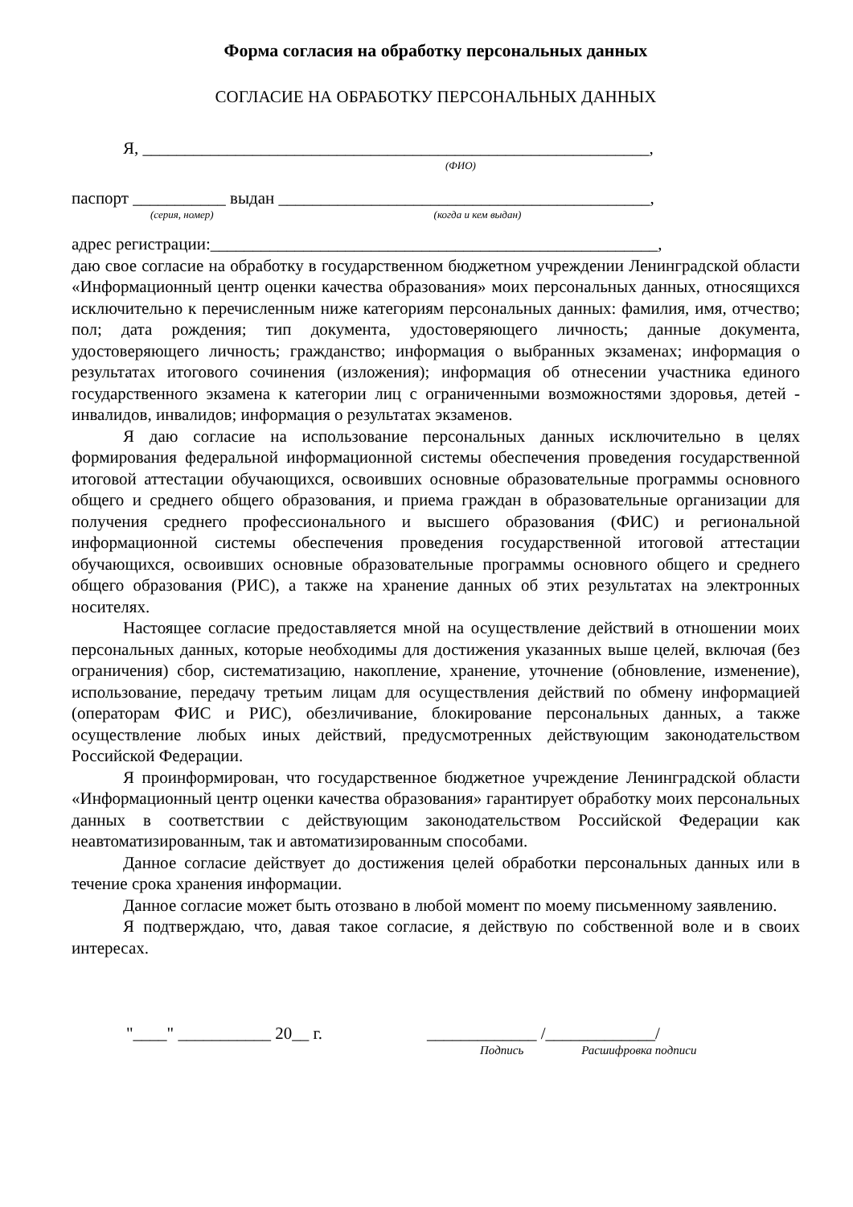Форма согласия на обработку персональных данных
СОГЛАСИЕ НА ОБРАБОТКУ ПЕРСОНАЛЬНЫХ ДАННЫХ
Я, ____________________________________________________________,
(ФИО)
паспорт ___________ выдан ____________________________________________,
(серия, номер) (когда и кем выдан)
адрес регистрации:_____________________________________________________,
даю свое согласие на обработку в государственном бюджетном учреждении Ленинградской области «Информационный центр оценки качества образования» моих персональных данных, относящихся исключительно к перечисленным ниже категориям персональных данных: фамилия, имя, отчество; пол; дата рождения; тип документа, удостоверяющего личность; данные документа, удостоверяющего личность; гражданство; информация о выбранных экзаменах; информация о результатах итогового сочинения (изложения); информация об отнесении участника единого государственного экзамена к категории лиц с ограниченными возможностями здоровья, детей - инвалидов, инвалидов; информация о результатах экзаменов.
Я даю согласие на использование персональных данных исключительно в целях формирования федеральной информационной системы обеспечения проведения государственной итоговой аттестации обучающихся, освоивших основные образовательные программы основного общего и среднего общего образования, и приема граждан в образовательные организации для получения среднего профессионального и высшего образования (ФИС) и региональной информационной системы обеспечения проведения государственной итоговой аттестации обучающихся, освоивших основные образовательные программы основного общего и среднего общего образования (РИС), а также на хранение данных об этих результатах на электронных носителях.
Настоящее согласие предоставляется мной на осуществление действий в отношении моих персональных данных, которые необходимы для достижения указанных выше целей, включая (без ограничения) сбор, систематизацию, накопление, хранение, уточнение (обновление, изменение), использование, передачу третьим лицам для осуществления действий по обмену информацией (операторам ФИС и РИС), обезличивание, блокирование персональных данных, а также осуществление любых иных действий, предусмотренных действующим законодательством Российской Федерации.
Я проинформирован, что государственное бюджетное учреждение Ленинградской области «Информационный центр оценки качества образования» гарантирует обработку моих персональных данных в соответствии с действующим законодательством Российской Федерации как неавтоматизированным, так и автоматизированным способами.
Данное согласие действует до достижения целей обработки персональных данных или в течение срока хранения информации.
Данное согласие может быть отозвано в любой момент по моему письменному заявлению.
Я подтверждаю, что, давая такое согласие, я действую по собственной воле и в своих интересах.
"____" ___________ 20__ г. _____________ /_____________/
Подпись Расшифровка подписи